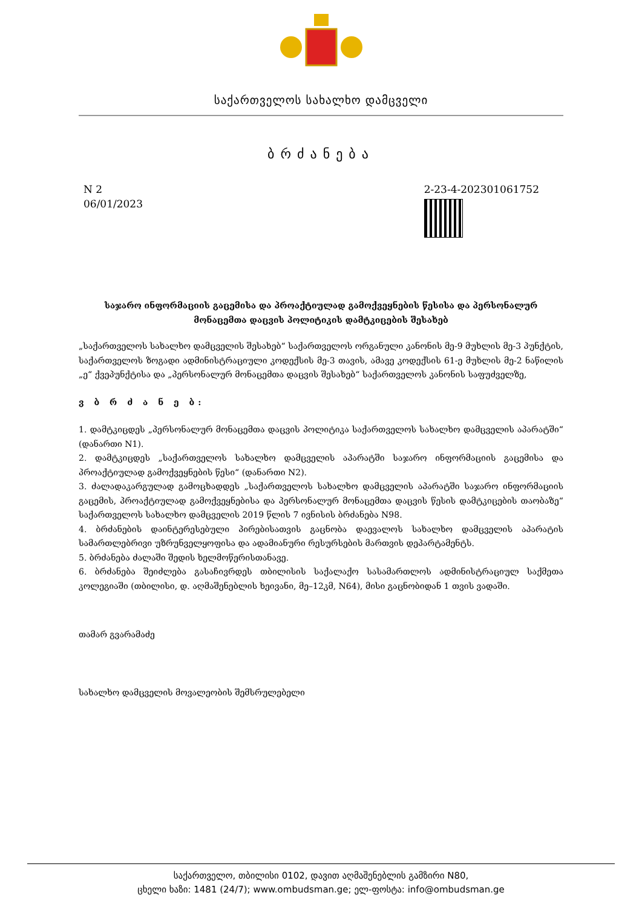საქართველოს სახალხო დამცველი
ბრძანება
N 2
06/01/2023
2-23-4-202301061752
საჯარო ინფორმაციის გაცემისა და პროაქტიულად გამოქვეყნების წესისა და პერსონალურ მონაცემთა დაცვის პოლიტიკის დამტკიცების შესახებ
„საქართველოს სახალხო დამცველის შესახებ“ საქართველოს ორგანული კანონის მე-9 მუხლის მე-3 პუნქტის, საქართველოს ზოგადი ადმინისტრაციული კოდექსის მე-3 თავის, ამავე კოდექსის 61-ე მუხლის მე-2 ნაწილის „ე“ ქვეპუნქტისა და „პერსონალურ მონაცემთა დაცვის შესახებ“ საქართველოს კანონის საფუძველზე,
ვ ბ რ ძ ა ნ ე ბ:
1. დამტკიცდეს „პერსონალურ მონაცემთა დაცვის პოლიტიკა საქართველოს სახალხო დამცველის აპარატში“ (დანართი N1).
2. დამტკიცდეს „საქართველოს სახალხო დამცველის აპარატში საჯარო ინფორმაციის გაცემისა და პროაქტიულად გამოქვეყნების წესი“ (დანართი N2).
3. ძალადაკარგულად გამოცხადდეს „საქართველოს სახალხო დამცველის აპარატში საჯარო ინფორმაციის გაცემის, პროაქტიულად გამოქვეყნებისა და პერსონალურ მონაცემთა დაცვის წესის დამტკიცების თაობაზე“ საქართველოს სახალხო დამცველის 2019 წლის 7 ივნისის ბრძანება N98.
4. ბრძანების დაინტერესებული პირებისათვის გაცნობა დაევალოს სახალხო დამცველის აპარატის სამართლებრივი უზრუნველყოფისა და ადამიანური რესურსების მართვის დეპარტამენტს.
5. ბრძანება ძალაში შედის ხელმოწერისთანავე.
6. ბრძანება შეიძლება გასაჩივრდეს თბილისის საქალაქო სასამართლოს ადმინისტრაციულ საქმეთა კოლეგიაში (თბილისი, დ. აღმაშენებლის ხეივანი, მე–12კმ, N64), მისი გაცნობიდან 1 თვის ვადაში.
თამარ გვარამაძე
სახალხო დამცველის მოვალეობის შემსრულებელი
საქართველო, თბილისი 0102, დავით აღმაშენებლის გამზირი N80,
ცხელი ხაზი: 1481 (24/7); www.ombudsman.ge; ელ-ფოსტა: info@ombudsman.ge